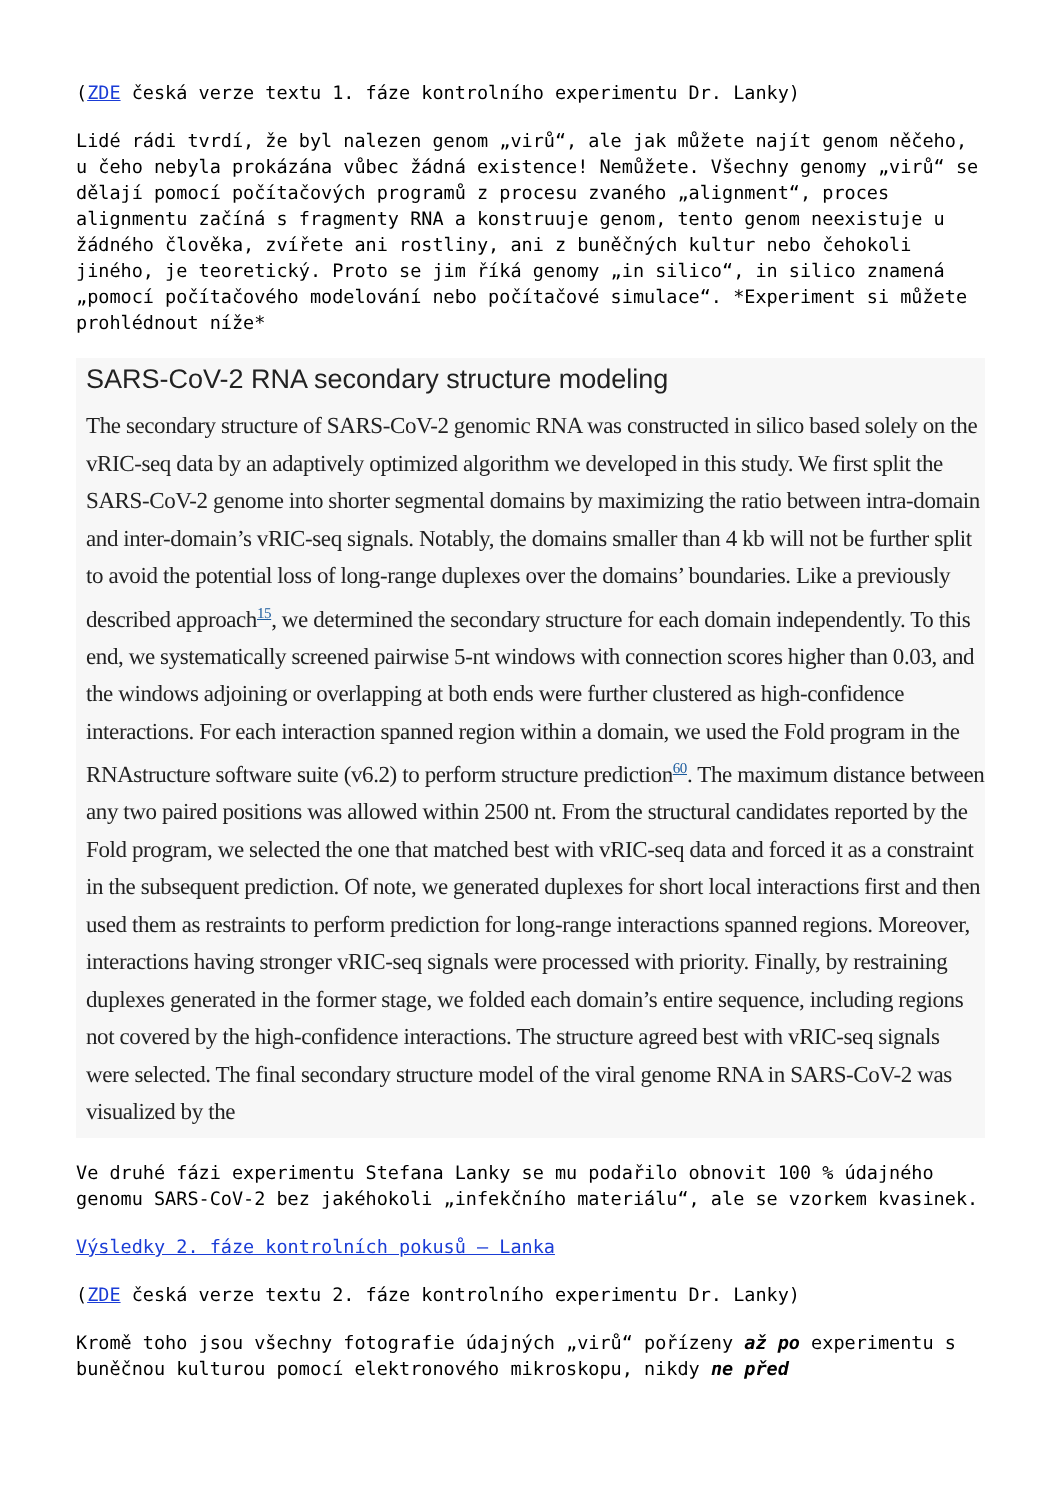(ZDE česká verze textu 1. fáze kontrolního experimentu Dr. Lanky)
Lidé rádi tvrdí, že byl nalezen genom „virů“, ale jak můžete najít genom něčeho, u čeho nebyla prokázána vůbec žádná existence! Nemůžete. Všechny genomy „virů“ se dělají pomocí počítačových programů z procesu zvaného „alignment“, proces alignmentu začíná s fragmenty RNA a konstruuje genom, tento genom neexistuje u žádného člověka, zvířete ani rostliny, ani z buněčných kultur nebo čehokoli jiného, je teoretický. Proto se jim říká genomy „in silico“, in silico znamená „pomocí počítačového modelování nebo počítačové simulace“. *Experiment si můžete prohlédnout níže*
SARS-CoV-2 RNA secondary structure modeling
The secondary structure of SARS-CoV-2 genomic RNA was constructed in silico based solely on the vRIC-seq data by an adaptively optimized algorithm we developed in this study. We first split the SARS-CoV-2 genome into shorter segmental domains by maximizing the ratio between intra-domain and inter-domain’s vRIC-seq signals. Notably, the domains smaller than 4 kb will not be further split to avoid the potential loss of long-range duplexes over the domains’ boundaries. Like a previously described approach<sup>15</sup>, we determined the secondary structure for each domain independently. To this end, we systematically screened pairwise 5-nt windows with connection scores higher than 0.03, and the windows adjoining or overlapping at both ends were further clustered as high-confidence interactions. For each interaction spanned region within a domain, we used the Fold program in the RNAstructure software suite (v6.2) to perform structure prediction<sup>60</sup>. The maximum distance between any two paired positions was allowed within 2500 nt. From the structural candidates reported by the Fold program, we selected the one that matched best with vRIC-seq data and forced it as a constraint in the subsequent prediction. Of note, we generated duplexes for short local interactions first and then used them as restraints to perform prediction for long-range interactions spanned regions. Moreover, interactions having stronger vRIC-seq signals were processed with priority. Finally, by restraining duplexes generated in the former stage, we folded each domain’s entire sequence, including regions not covered by the high-confidence interactions. The structure agreed best with vRIC-seq signals were selected. The final secondary structure model of the viral genome RNA in SARS-CoV-2 was visualized by the
Ve druhé fázi experimentu Stefana Lanky se mu podařilo obnovit 100 % údajného genomu SARS-CoV-2 bez jakéhokoli „infekčního materiálu“, ale se vzorkem kvasinek.
Výsledky 2. fáze kontrolních pokusů – Lanka
(ZDE česká verze textu 2. fáze kontrolního experimentu Dr. Lanky)
Kromě toho jsou všechny fotografie údajných „virů“ pořízeny až po experimentu s buněčnou kulturou pomocí elektronového mikroskopu, nikdy ne před